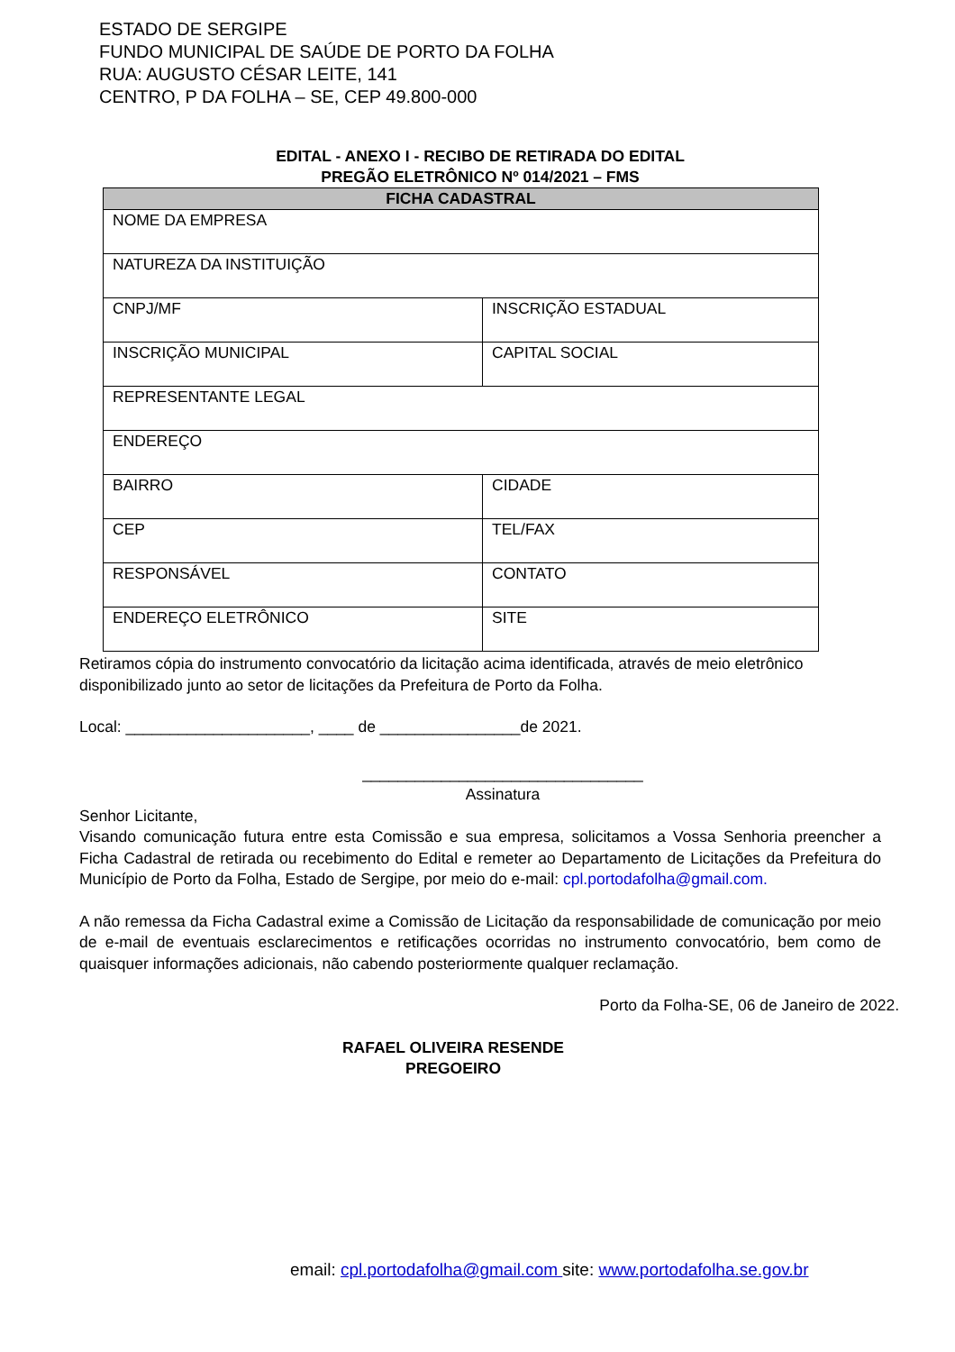ESTADO DE SERGIPE
FUNDO MUNICIPAL DE SAÚDE DE PORTO DA FOLHA
RUA: AUGUSTO CÉSAR LEITE, 141
CENTRO, P DA FOLHA – SE, CEP 49.800-000
EDITAL - ANEXO I - RECIBO DE RETIRADA DO EDITAL
PREGÃO ELETRÔNICO Nº 014/2021 – FMS
| FICHA CADASTRAL | |
| --- | --- |
| NOME DA EMPRESA | |
| NATUREZA DA INSTITUIÇÃO | |
| CNPJ/MF | INSCRIÇÃO ESTADUAL |
| INSCRIÇÃO MUNICIPAL | CAPITAL SOCIAL |
| REPRESENTANTE LEGAL | |
| ENDEREÇO | |
| BAIRRO | CIDADE |
| CEP | TEL/FAX |
| RESPONSÁVEL | CONTATO |
| ENDEREÇO ELETRÔNICO | SITE |
Retiramos cópia do instrumento convocatório da licitação acima identificada, através de meio eletrônico disponibilizado junto ao setor de licitações da Prefeitura de Porto da Folha.
Local: _____________________, ____ de ________________de 2021.
________________________________
Assinatura
Senhor Licitante,
Visando comunicação futura entre esta Comissão e sua empresa, solicitamos a Vossa Senhoria preencher a Ficha Cadastral de retirada ou recebimento do Edital e remeter ao Departamento de Licitações da Prefeitura do Município de Porto da Folha, Estado de Sergipe, por meio do e-mail: cpl.portodafolha@gmail.com.
A não remessa da Ficha Cadastral exime a Comissão de Licitação da responsabilidade de comunicação por meio de e-mail de eventuais esclarecimentos e retificações ocorridas no instrumento convocatório, bem como de quaisquer informações adicionais, não cabendo posteriormente qualquer reclamação.
Porto da Folha-SE, 06 de Janeiro de 2022.
RAFAEL OLIVEIRA RESENDE
PREGOEIRO
email: cpl.portodafolha@gmail.com site: www.portodafolha.se.gov.br